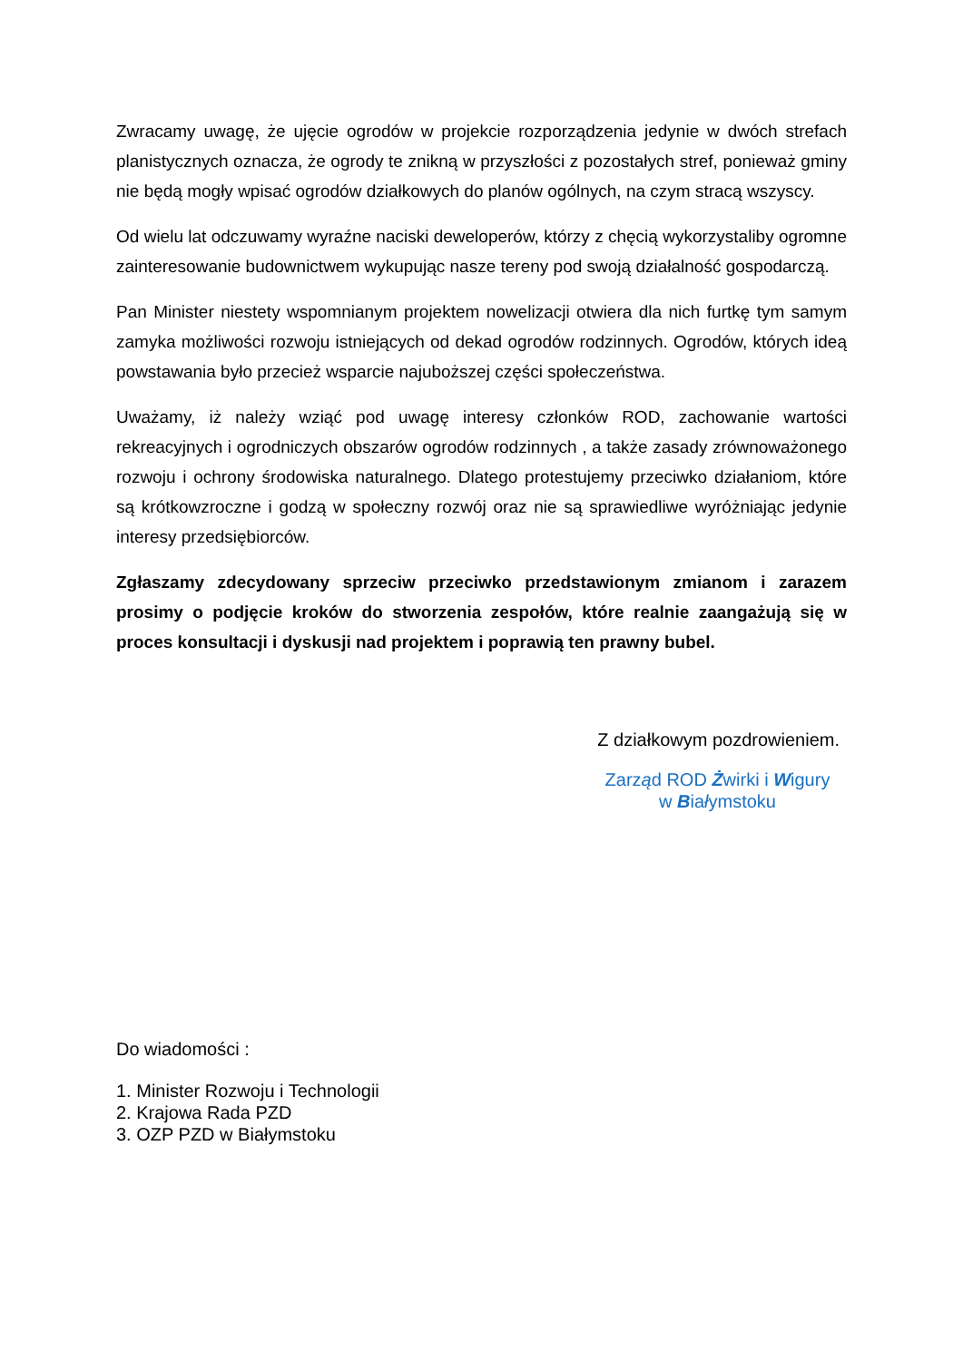Zwracamy uwagę, że ujęcie ogrodów w projekcie rozporządzenia jedynie w dwóch strefach planistycznych oznacza, że ogrody te znikną w przyszłości z pozostałych stref, ponieważ gminy nie będą mogły wpisać ogrodów działkowych do planów ogólnych, na czym stracą wszyscy.
Od wielu lat odczuwamy wyraźne naciski deweloperów, którzy z chęcią wykorzystaliby ogromne zainteresowanie budownictwem wykupując nasze tereny pod swoją działalność gospodarczą.
Pan Minister niestety wspomnianym projektem nowelizacji otwiera dla nich furtkę tym samym zamyka możliwości rozwoju istniejących od dekad ogrodów rodzinnych. Ogrodów, których ideą powstawania było przecież wsparcie najuboższej części społeczeństwa.
Uważamy, iż należy wziąć pod uwagę interesy członków ROD, zachowanie wartości rekreacyjnych i ogrodniczych obszarów ogrodów rodzinnych , a także zasady zrównoważonego rozwoju i ochrony środowiska naturalnego. Dlatego protestujemy przeciwko działaniom, które są krótkowzroczne i godzą w społeczny rozwój oraz nie są sprawiedliwe wyróżniając jedynie interesy przedsiębiorców.
Zgłaszamy zdecydowany sprzeciw przeciwko przedstawionym zmianom i zarazem prosimy o podjęcie kroków do stworzenia zespołów, które realnie zaangażują się w proces konsultacji i dyskusji nad projektem i poprawią ten prawny bubel.
Z działkowym pozdrowieniem.
Zarząd ROD Żwirki i Wigury
w Białymstoku
Do wiadomości :
1. Minister Rozwoju i Technologii
2. Krajowa Rada PZD
3. OZP PZD w Białymstoku